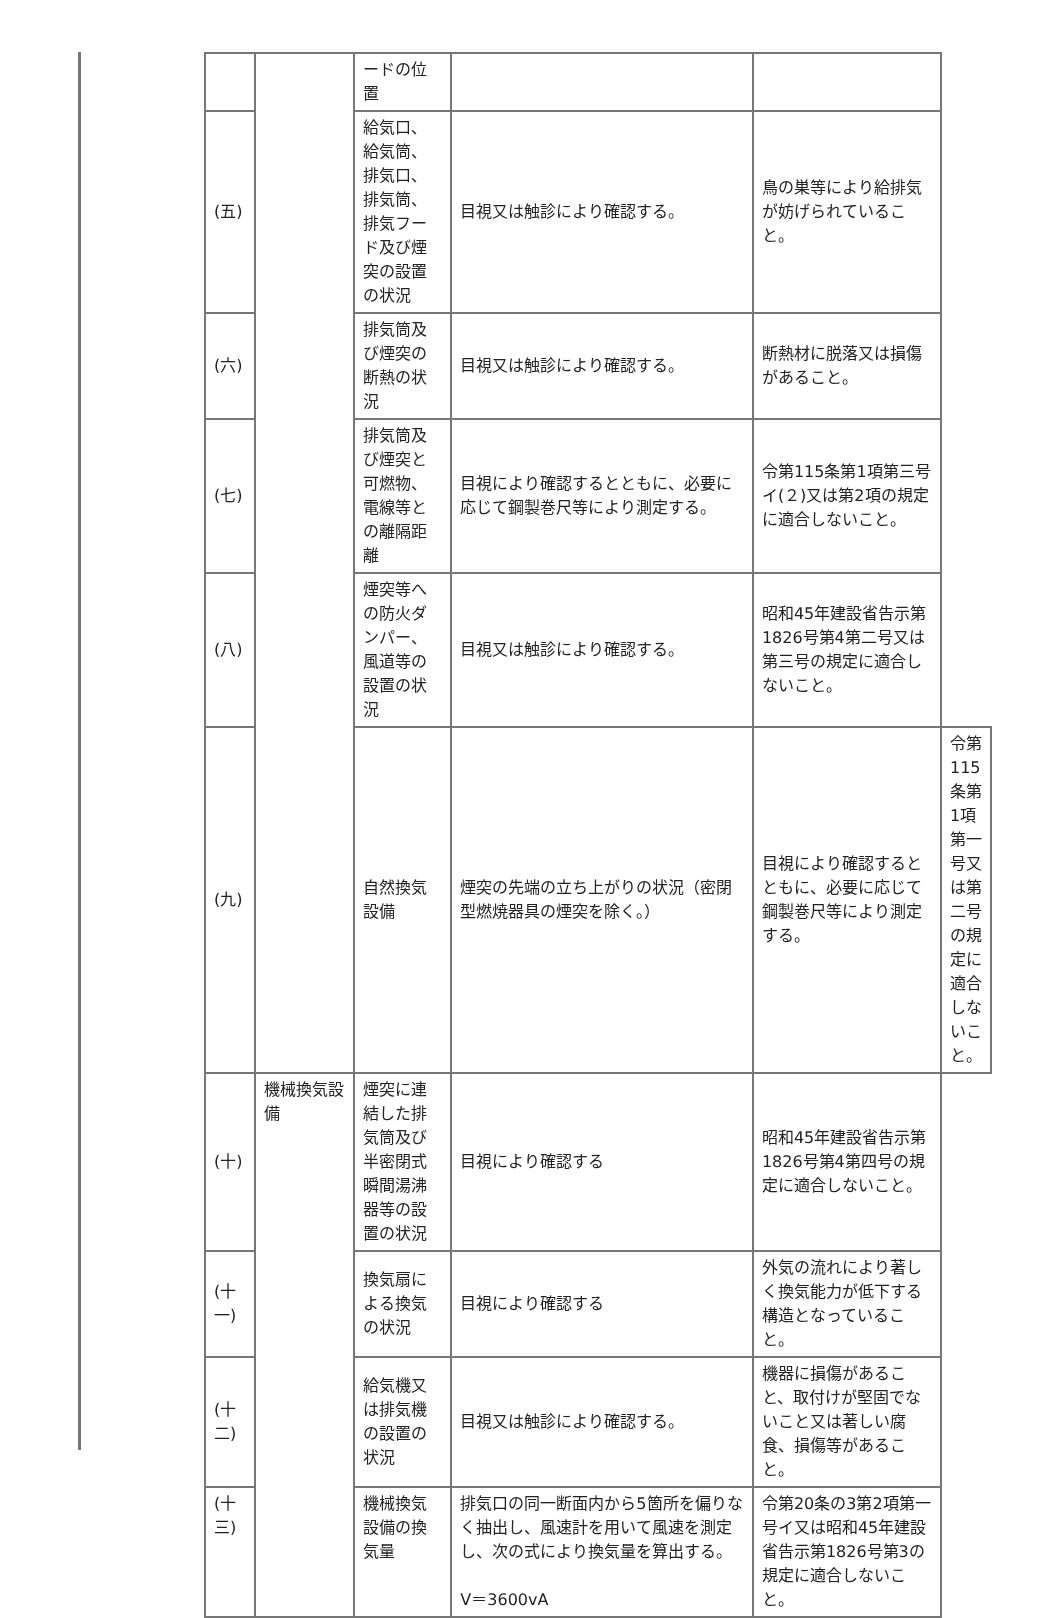| | | ードの位置 | | | |
| (五) | | 給気口、給気筒、排気口、排気筒、排気フード及び煙突の設置の状況 | 目視又は触診により確認する。 | 鳥の巣等により給排気が妨げられていること。 | |
| (六) | | 排気筒及び煙突の断熱の状況 | 目視又は触診により確認する。 | 断熱材に脱落又は損傷があること。 | |
| (七) | | 排気筒及び煙突と可燃物、電線等との離隔距離 | 目視により確認するとともに、必要に応じて鋼製巻尺等により測定する。 | 令第115条第1項第三号イ(２)又は第2項の規定に適合しないこと。 | |
| (八) | | 煙突等への防火ダンパー、風道等の設置の状況 | 目視又は触診により確認する。 | 昭和45年建設省告示第1826号第4第二号又は第三号の規定に適合しないこと。 | |
| (九) | | 自然換気設備 | 煙突の先端の立ち上がりの状況（密閉型燃焼器具の煙突を除く。） | 目視により確認するとともに、必要に応じて鋼製巻尺等により測定する。 | 令第115条第1項第一号又は第二号の規定に適合しないこと。 |
| (十) | 機械換気設備 | 煙突に連結した排気筒及び半密閉式瞬間湯沸器等の設置の状況 | 目視により確認する | 昭和45年建設省告示第1826号第4第四号の規定に適合しないこと。 | |
| (十一) | | 換気扇による換気の状況 | 目視により確認する | 外気の流れにより著しく換気能力が低下する構造となっていること。 | |
| (十二) | | 給気機又は排気機の設置の状況 | 目視又は触診により確認する。 | 機器に損傷があること、取付けが堅固でないこと又は著しい腐食、損傷等があること。 | |
| (十三) | | 機械換気設備の換気量 | 排気口の同一断面内から5箇所を偏りなく抽出し、風速計を用いて風速を測定し、次の式により換気量を算出する。 V＝3600vA | 令第20条の3第2項第一号イ又は昭和45年建設省告示第1826号第3の規定に適合しないこと。 | |